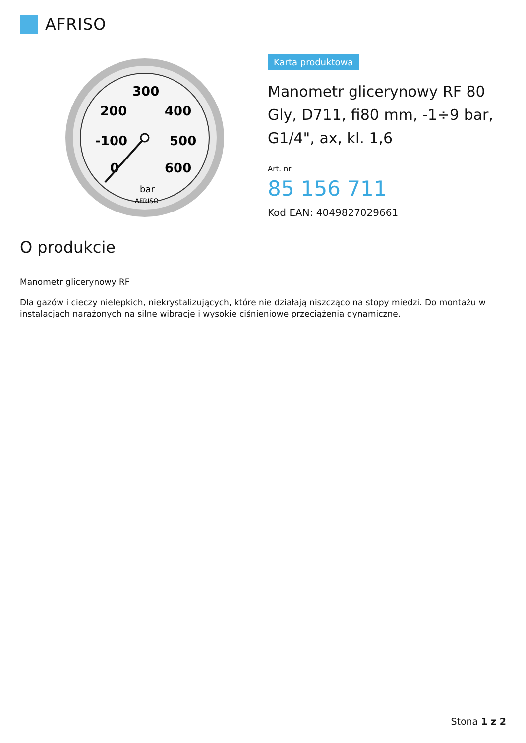AFRISO
300
200
400
-100
500
0
600
bar
AFRISO
Karta produktowa
Manometr glicerynowy RF 80 Gly, D711, fi80 mm, -1÷9 bar, G1/4", ax, kl. 1,6
Art. nr
85 156 711
Kod EAN: 4049827029661
O produkcie
Manometr glicerynowy RF
Dla gazów i cieczy nielepkich, niekrystalizujących, które nie działają niszcząco na stopy miedzi. Do montażu w instalacjach narażonych na silne wibracje i wysokie ciśnieniowe przeciążenia dynamiczne.
Stona 1 z 2